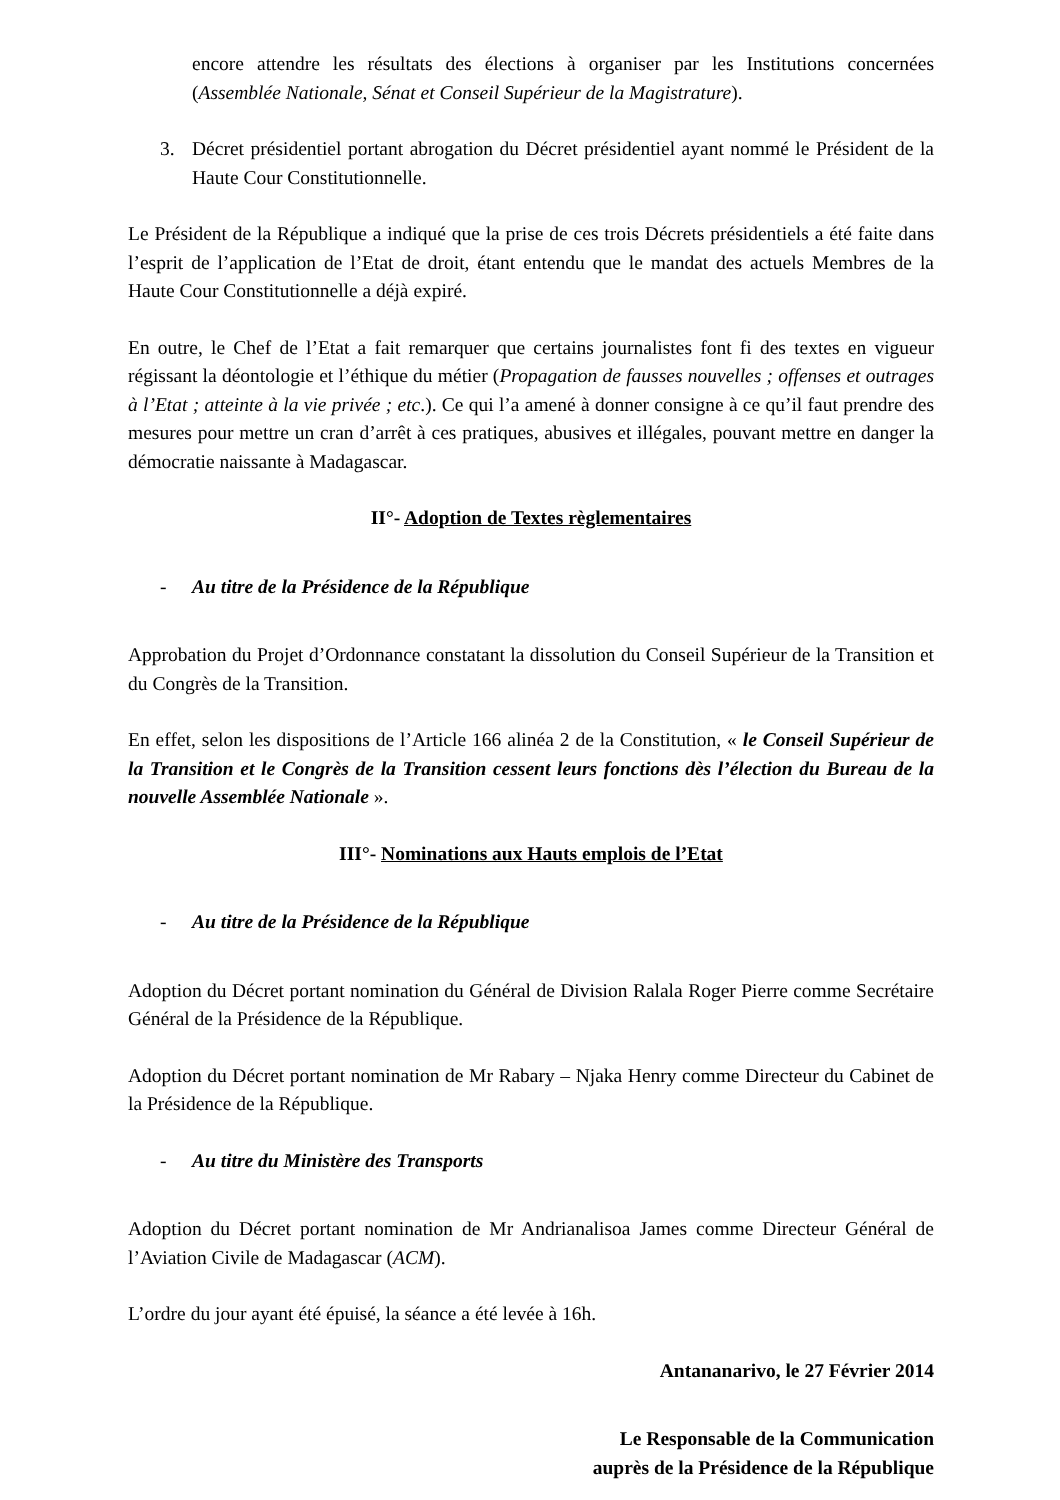encore attendre les résultats des élections à organiser par les Institutions concernées (Assemblée Nationale, Sénat et Conseil Supérieur de la Magistrature).
3. Décret présidentiel portant abrogation du Décret présidentiel ayant nommé le Président de la Haute Cour Constitutionnelle.
Le Président de la République a indiqué que la prise de ces trois Décrets présidentiels a été faite dans l’esprit de l’application de l’Etat de droit, étant entendu que le mandat des actuels Membres de la Haute Cour Constitutionnelle a déjà expiré.
En outre, le Chef de l’Etat a fait remarquer que certains journalistes font fi des textes en vigueur régissant la déontologie et l’éthique du métier (Propagation de fausses nouvelles ; offenses et outrages à l’Etat ; atteinte à la vie privée ; etc.). Ce qui l’a amené à donner consigne à ce qu’il faut prendre des mesures pour mettre un cran d’arrêt à ces pratiques, abusives et illégales, pouvant mettre en danger la démocratie naissante à Madagascar.
II°- Adoption de Textes règlementaires
- Au titre de la Présidence de la République
Approbation du Projet d’Ordonnance constatant la dissolution du Conseil Supérieur de la Transition et du Congrès de la Transition.
En effet, selon les dispositions de l’Article 166 alinéa 2 de la Constitution, « le Conseil Supérieur de la Transition et le Congrès de la Transition cessent leurs fonctions dès l’élection du Bureau de la nouvelle Assemblée Nationale ».
III°- Nominations aux Hauts emplois de l’Etat
- Au titre de la Présidence de la République
Adoption du Décret portant nomination du Général de Division Ralala Roger Pierre comme Secrétaire Général de la Présidence de la République.
Adoption du Décret portant nomination de Mr Rabary – Njaka Henry comme Directeur du Cabinet de la Présidence de la République.
- Au titre du Ministère des Transports
Adoption du Décret portant nomination de Mr Andrianalisoa James comme Directeur Général de l’Aviation Civile de Madagascar (ACM).
L’ordre du jour ayant été épuisé, la séance a été levée à 16h.
Antananarivo, le 27 Février 2014
Le Responsable de la Communication
auprès de la Présidence de la République